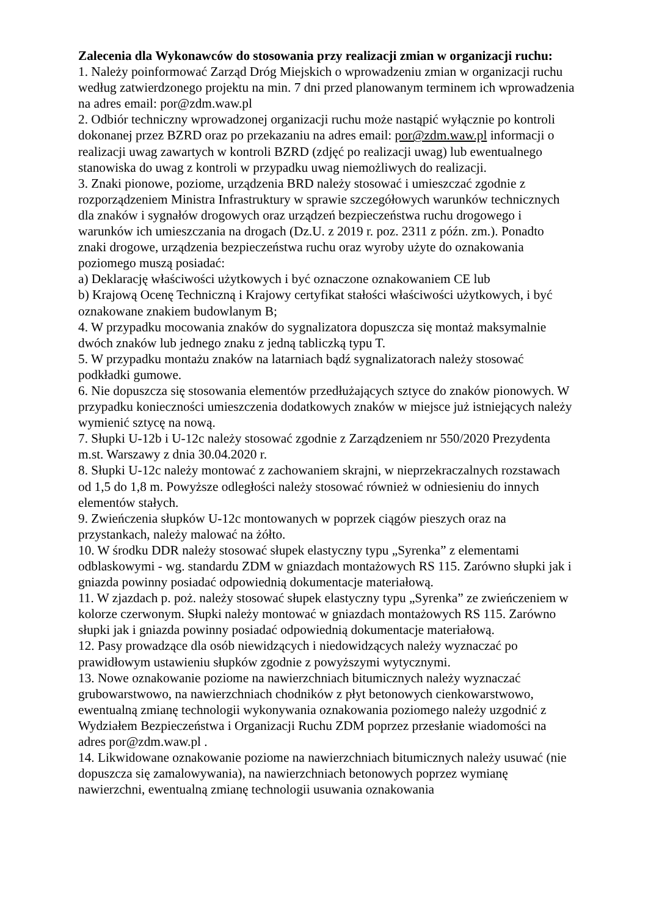Zalecenia dla Wykonawców do stosowania przy realizacji zmian w organizacji ruchu:
1. Należy poinformować Zarząd Dróg Miejskich o wprowadzeniu zmian w organizacji ruchu według zatwierdzonego projektu na min. 7 dni przed planowanym terminem ich wprowadzenia na adres email: por@zdm.waw.pl
2. Odbiór techniczny wprowadzonej organizacji ruchu może nastąpić wyłącznie po kontroli dokonanej przez BZRD oraz po przekazaniu na adres email: por@zdm.waw.pl informacji o realizacji uwag zawartych w kontroli BZRD (zdjęć po realizacji uwag) lub ewentualnego stanowiska do uwag z kontroli w przypadku uwag niemożliwych do realizacji.
3. Znaki pionowe, poziome, urządzenia BRD należy stosować i umieszczać zgodnie z rozporządzeniem Ministra Infrastruktury w sprawie szczegółowych warunków technicznych dla znaków i sygnałów drogowych oraz urządzeń bezpieczeństwa ruchu drogowego i warunków ich umieszczania na drogach (Dz.U. z 2019 r. poz. 2311 z późn. zm.). Ponadto znaki drogowe, urządzenia bezpieczeństwa ruchu oraz wyroby użyte do oznakowania poziomego muszą posiadać:
a) Deklarację właściwości użytkowych i być oznaczone oznakowaniem CE lub
b) Krajową Ocenę Techniczną i Krajowy certyfikat stałości właściwości użytkowych, i być oznakowane znakiem budowlanym B;
4. W przypadku mocowania znaków do sygnalizatora dopuszcza się montaż maksymalnie dwóch znaków lub jednego znaku z jedną tabliczką typu T.
5. W przypadku montażu znaków na latarniach bądź sygnalizatorach należy stosować podkładki gumowe.
6. Nie dopuszcza się stosowania elementów przedłużających sztyce do znaków pionowych. W przypadku konieczności umieszczenia dodatkowych znaków w miejsce już istniejących należy wymienić sztycę na nową.
7. Słupki U-12b i U-12c należy stosować zgodnie z Zarządzeniem nr 550/2020 Prezydenta m.st. Warszawy z dnia 30.04.2020 r.
8. Słupki U-12c należy montować z zachowaniem skrajni, w nieprzekraczalnych rozstawach od 1,5 do 1,8 m. Powyższe odległości należy stosować również w odniesieniu do innych elementów stałych.
9. Zwieńczenia słupków U-12c montowanych w poprzek ciągów pieszych oraz na przystankach, należy malować na żółto.
10. W środku DDR należy stosować słupek elastyczny typu „Syrenka” z elementami odblaskowymi - wg. standardu ZDM w gniazdach montażowych RS 115. Zarówno słupki jak i gniazda powinny posiadać odpowiednią dokumentacje materiałową.
11. W zjazdach p. poż. należy stosować słupek elastyczny typu „Syrenka” ze zwieńczeniem w kolorze czerwonym. Słupki należy montować w gniazdach montażowych RS 115. Zarówno słupki jak i gniazda powinny posiadać odpowiednią dokumentacje materiałową.
12. Pasy prowadzące dla osób niewidzących i niedowidzących należy wyznaczać po prawidłowym ustawieniu słupków zgodnie z powyższymi wytycznymi.
13. Nowe oznakowanie poziome na nawierzchniach bitumicznych należy wyznaczać grubowarstwowo, na nawierzchniach chodników z płyt betonowych cienkowarstwowo, ewentualną zmianę technologii wykonywania oznakowania poziomego należy uzgodnić z Wydziałem Bezpieczeństwa i Organizacji Ruchu ZDM poprzez przesłanie wiadomości na adres por@zdm.waw.pl .
14. Likwidowane oznakowanie poziome na nawierzchniach bitumicznych należy usuwać (nie dopuszcza się zamalowywania), na nawierzchniach betonowych poprzez wymianę nawierzchni, ewentualną zmianę technologii usuwania oznakowania